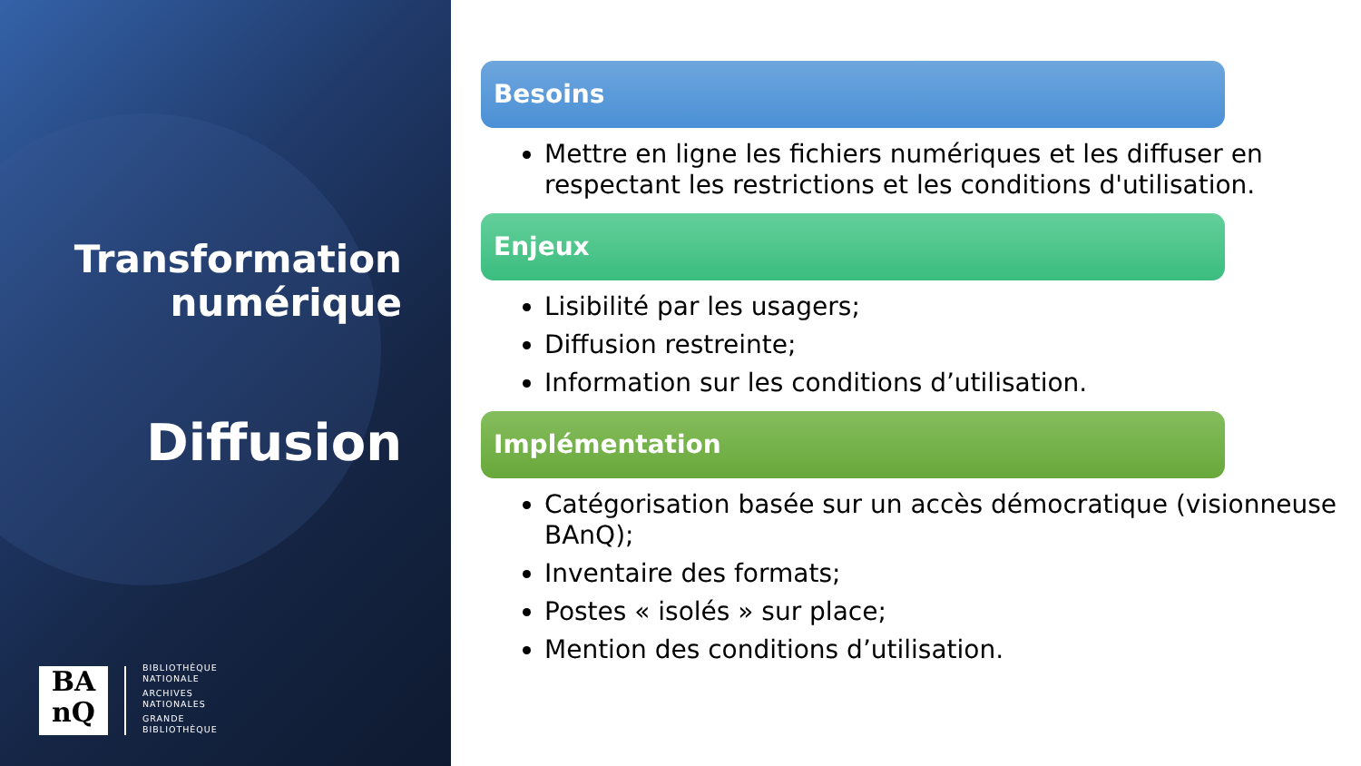Transformation
numérique
Diffusion
BA
nQ
BIBLIOTHÈQUE
NATIONALE
ARCHIVES
NATIONALES
GRANDE
BIBLIOTHÈQUE
Besoins
Mettre en ligne les fichiers numériques et les diffuser en respectant les restrictions et les conditions d'utilisation.
Enjeux
Lisibilité par les usagers;
Diffusion restreinte;
Information sur les conditions d’utilisation.
Implémentation
Catégorisation basée sur un accès démocratique (visionneuse BAnQ);
Inventaire des formats;
Postes « isolés » sur place;
Mention des conditions d’utilisation.